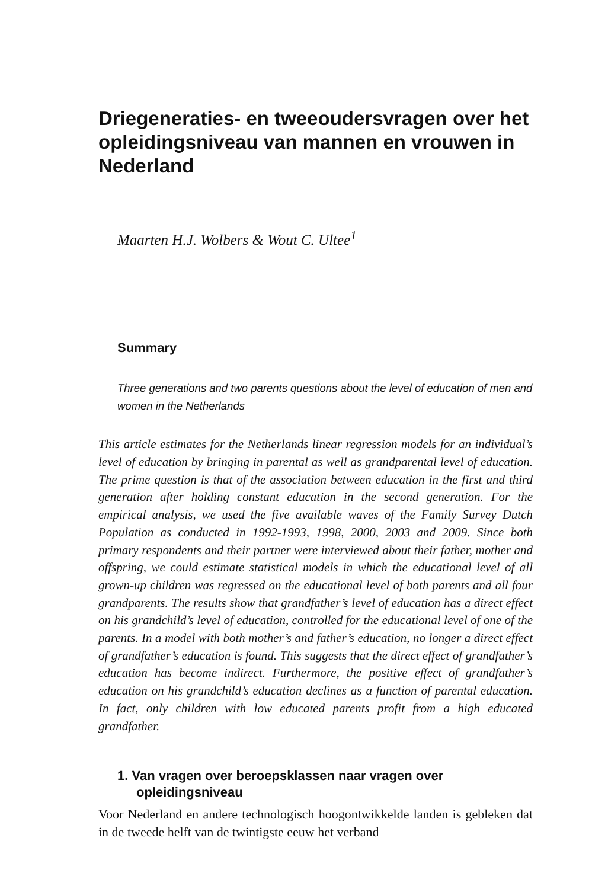Driegeneraties- en tweeoudersvragen over het opleidingsniveau van mannen en vrouwen in Nederland
Maarten H.J. Wolbers & Wout C. Ultee<sup>1</sup>
Summary
Three generations and two parents questions about the level of education of men and women in the Netherlands
This article estimates for the Netherlands linear regression models for an individual’s level of education by bringing in parental as well as grandparental level of education. The prime question is that of the association between education in the first and third generation after holding constant education in the second generation. For the empirical analysis, we used the five available waves of the Family Survey Dutch Population as conducted in 1992-1993, 1998, 2000, 2003 and 2009. Since both primary respondents and their partner were interviewed about their father, mother and offspring, we could estimate statistical models in which the educational level of all grown-up children was regressed on the educational level of both parents and all four grandparents. The results show that grandfather’s level of education has a direct effect on his grandchild’s level of education, controlled for the educational level of one of the parents. In a model with both mother’s and father’s education, no longer a direct effect of grandfather’s education is found. This suggests that the direct effect of grandfather’s education has become indirect. Furthermore, the positive effect of grandfather’s education on his grandchild’s education declines as a function of parental education. In fact, only children with low educated parents profit from a high educated grandfather.
1. Van vragen over beroepsklassen naar vragen over opleidingsniveau
Voor Nederland en andere technologisch hoogontwikkelde landen is gebleken dat in de tweede helft van de twintigste eeuw het verband